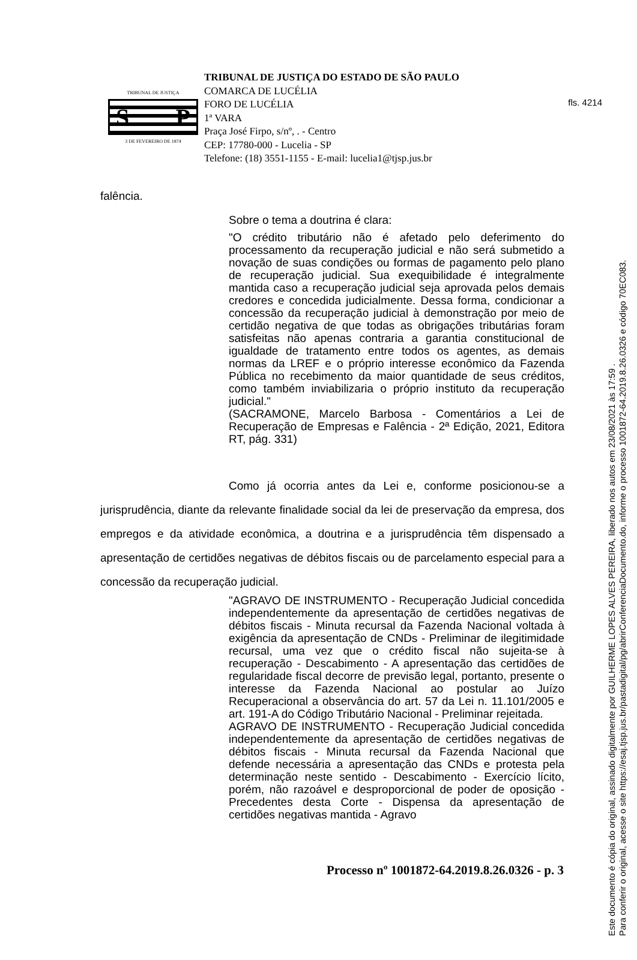fls. 4214
TRIBUNAL DE JUSTIÇA
S P
3 DE FEVEREIRO DE 1874
TRIBUNAL DE JUSTIÇA DO ESTADO DE SÃO PAULO
COMARCA DE LUCÉLIA
FORO DE LUCÉLIA
1ª VARA
Praça José Firpo, s/nº, . - Centro
CEP: 17780-000 - Lucelia - SP
Telefone: (18) 3551-1155 - E-mail: lucelia1@tjsp.jus.br
falência.
Sobre o tema a doutrina é clara:
"O crédito tributário não é afetado pelo deferimento do processamento da recuperação judicial e não será submetido a novação de suas condições ou formas de pagamento pelo plano de recuperação judicial. Sua exequibilidade é integralmente mantida caso a recuperação judicial seja aprovada pelos demais credores e concedida judicialmente. Dessa forma, condicionar a concessão da recuperação judicial à demonstração por meio de certidão negativa de que todas as obrigações tributárias foram satisfeitas não apenas contraria a garantia constitucional de igualdade de tratamento entre todos os agentes, as demais normas da LREF e o próprio interesse econômico da Fazenda Pública no recebimento da maior quantidade de seus créditos, como também inviabilizaria o próprio instituto da recuperação judicial."
(SACRAMONE, Marcelo Barbosa - Comentários a Lei de Recuperação de Empresas e Falência - 2ª Edição, 2021, Editora RT, pág. 331)
Como já ocorria antes da Lei e, conforme posicionou-se a jurisprudência, diante da relevante finalidade social da lei de preservação da empresa, dos empregos e da atividade econômica, a doutrina e a jurisprudência têm dispensado a apresentação de certidões negativas de débitos fiscais ou de parcelamento especial para a concessão da recuperação judicial.
"AGRAVO DE INSTRUMENTO - Recuperação Judicial concedida independentemente da apresentação de certidões negativas de débitos fiscais - Minuta recursal da Fazenda Nacional voltada à exigência da apresentação de CNDs - Preliminar de ilegitimidade recursal, uma vez que o crédito fiscal não sujeita-se à recuperação - Descabimento - A apresentação das certidões de regularidade fiscal decorre de previsão legal, portanto, presente o interesse da Fazenda Nacional ao postular ao Juízo Recuperacional a observância do art. 57 da Lei n. 11.101/2005 e art. 191-A do Código Tributário Nacional - Preliminar rejeitada.
AGRAVO DE INSTRUMENTO - Recuperação Judicial concedida independentemente da apresentação de certidões negativas de débitos fiscais - Minuta recursal da Fazenda Nacional que defende necessária a apresentação das CNDs e protesta pela determinação neste sentido - Descabimento - Exercício lícito, porém, não razoável e desproporcional de poder de oposição - Precedentes desta Corte - Dispensa da apresentação de certidões negativas mantida - Agravo
Processo nº 1001872-64.2019.8.26.0326 - p. 3
Este documento é cópia do original, assinado digitalmente por GUILHERME LOPES ALVES PEREIRA, liberado nos autos em 23/08/2021 às 17:59 .
Para conferir o original, acesse o site https://esaj.tjsp.jus.br/pastadigital/pg/abrirConferenciaDocumento.do, informe o processo 1001872-64.2019.8.26.0326 e código 70EC083.